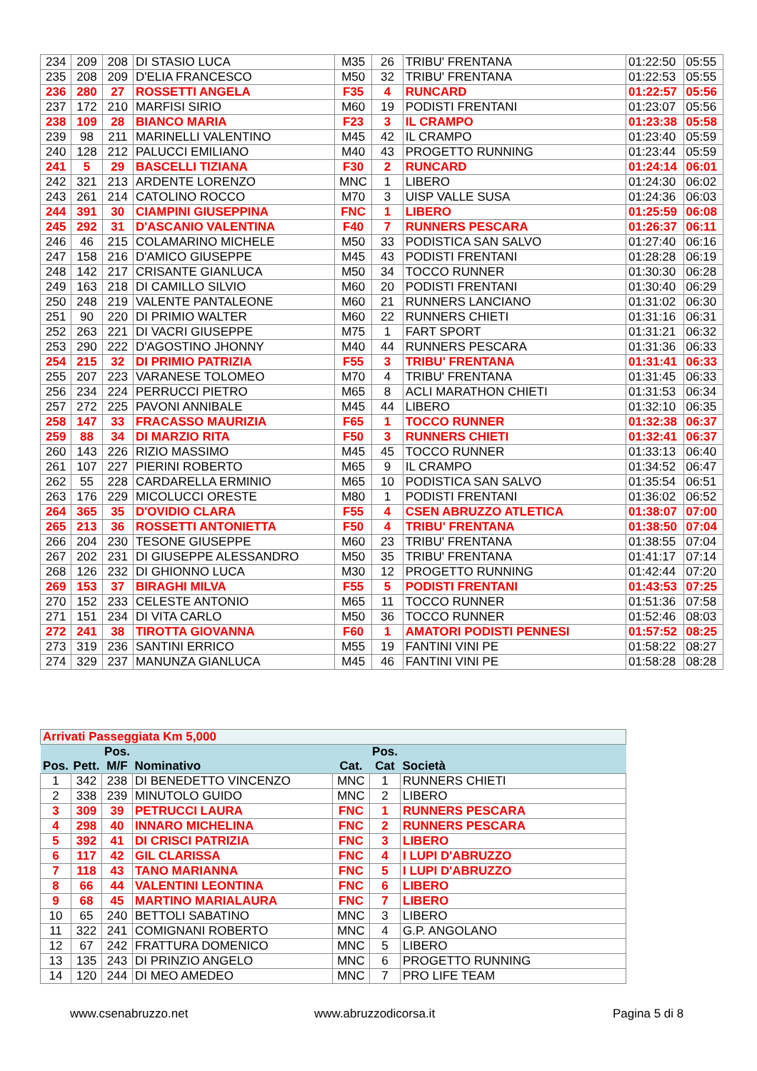| 234 | 209 | 208 | DI STASIO LUCA | M35 | 26 | TRIBU' FRENTANA | 01:22:50 | 05:55 |
| 235 | 208 | 209 | D'ELIA FRANCESCO | M50 | 32 | TRIBU' FRENTANA | 01:22:53 | 05:55 |
| 236 | 280 | 27 | ROSSETTI ANGELA | F35 | 4 | RUNCARD | 01:22:57 | 05:56 |
| 237 | 172 | 210 | MARFISI SIRIO | M60 | 19 | PODISTI FRENTANI | 01:23:07 | 05:56 |
| 238 | 109 | 28 | BIANCO MARIA | F23 | 3 | IL CRAMPO | 01:23:38 | 05:58 |
| 239 | 98 | 211 | MARINELLI VALENTINO | M45 | 42 | IL CRAMPO | 01:23:40 | 05:59 |
| 240 | 128 | 212 | PALUCCI EMILIANO | M40 | 43 | PROGETTO RUNNING | 01:23:44 | 05:59 |
| 241 | 5 | 29 | BASCELLI TIZIANA | F30 | 2 | RUNCARD | 01:24:14 | 06:01 |
| 242 | 321 | 213 | ARDENTE LORENZO | MNC | 1 | LIBERO | 01:24:30 | 06:02 |
| 243 | 261 | 214 | CATOLINO ROCCO | M70 | 3 | UISP VALLE SUSA | 01:24:36 | 06:03 |
| 244 | 391 | 30 | CIAMPINI GIUSEPPINA | FNC | 1 | LIBERO | 01:25:59 | 06:08 |
| 245 | 292 | 31 | D'ASCANIO VALENTINA | F40 | 7 | RUNNERS PESCARA | 01:26:37 | 06:11 |
| 246 | 46 | 215 | COLAMARINO MICHELE | M50 | 33 | PODISTICA SAN SALVO | 01:27:40 | 06:16 |
| 247 | 158 | 216 | D'AMICO GIUSEPPE | M45 | 43 | PODISTI FRENTANI | 01:28:28 | 06:19 |
| 248 | 142 | 217 | CRISANTE GIANLUCA | M50 | 34 | TOCCO RUNNER | 01:30:30 | 06:28 |
| 249 | 163 | 218 | DI CAMILLO SILVIO | M60 | 20 | PODISTI FRENTANI | 01:30:40 | 06:29 |
| 250 | 248 | 219 | VALENTE PANTALEONE | M60 | 21 | RUNNERS LANCIANO | 01:31:02 | 06:30 |
| 251 | 90 | 220 | DI PRIMIO WALTER | M60 | 22 | RUNNERS CHIETI | 01:31:16 | 06:31 |
| 252 | 263 | 221 | DI VACRI GIUSEPPE | M75 | 1 | FART SPORT | 01:31:21 | 06:32 |
| 253 | 290 | 222 | D'AGOSTINO JHONNY | M40 | 44 | RUNNERS PESCARA | 01:31:36 | 06:33 |
| 254 | 215 | 32 | DI PRIMIO PATRIZIA | F55 | 3 | TRIBU' FRENTANA | 01:31:41 | 06:33 |
| 255 | 207 | 223 | VARANESE TOLOMEO | M70 | 4 | TRIBU' FRENTANA | 01:31:45 | 06:33 |
| 256 | 234 | 224 | PERRUCCI PIETRO | M65 | 8 | ACLI MARATHON CHIETI | 01:31:53 | 06:34 |
| 257 | 272 | 225 | PAVONI ANNIBALE | M45 | 44 | LIBERO | 01:32:10 | 06:35 |
| 258 | 147 | 33 | FRACASSO MAURIZIA | F65 | 1 | TOCCO RUNNER | 01:32:38 | 06:37 |
| 259 | 88 | 34 | DI MARZIO RITA | F50 | 3 | RUNNERS CHIETI | 01:32:41 | 06:37 |
| 260 | 143 | 226 | RIZIO MASSIMO | M45 | 45 | TOCCO RUNNER | 01:33:13 | 06:40 |
| 261 | 107 | 227 | PIERINI ROBERTO | M65 | 9 | IL CRAMPO | 01:34:52 | 06:47 |
| 262 | 55 | 228 | CARDARELLA ERMINIO | M65 | 10 | PODISTICA SAN SALVO | 01:35:54 | 06:51 |
| 263 | 176 | 229 | MICOLUCCI ORESTE | M80 | 1 | PODISTI FRENTANI | 01:36:02 | 06:52 |
| 264 | 365 | 35 | D'OVIDIO CLARA | F55 | 4 | CSEN ABRUZZO ATLETICA | 01:38:07 | 07:00 |
| 265 | 213 | 36 | ROSSETTI ANTONIETTA | F50 | 4 | TRIBU' FRENTANA | 01:38:50 | 07:04 |
| 266 | 204 | 230 | TESONE GIUSEPPE | M60 | 23 | TRIBU' FRENTANA | 01:38:55 | 07:04 |
| 267 | 202 | 231 | DI GIUSEPPE ALESSANDRO | M50 | 35 | TRIBU' FRENTANA | 01:41:17 | 07:14 |
| 268 | 126 | 232 | DI GHIONNO LUCA | M30 | 12 | PROGETTO RUNNING | 01:42:44 | 07:20 |
| 269 | 153 | 37 | BIRAGHI MILVA | F55 | 5 | PODISTI FRENTANI | 01:43:53 | 07:25 |
| 270 | 152 | 233 | CELESTE ANTONIO | M65 | 11 | TOCCO RUNNER | 01:51:36 | 07:58 |
| 271 | 151 | 234 | DI VITA CARLO | M50 | 36 | TOCCO RUNNER | 01:52:46 | 08:03 |
| 272 | 241 | 38 | TIROTTA GIOVANNA | F60 | 1 | AMATORI PODISTI PENNESI | 01:57:52 | 08:25 |
| 273 | 319 | 236 | SANTINI ERRICO | M55 | 19 | FANTINI VINI PE | 01:58:22 | 08:27 |
| 274 | 329 | 237 | MANUNZA GIANLUCA | M45 | 46 | FANTINI VINI PE | 01:58:28 | 08:28 |
| Arrivati Passeggiata Km 5,000 | | | | | | |
| Pos. | Pett. | Pos. M/F | Nominativo | Cat. | Pos. Cat | Società |
| 1 | 342 | 238 | DI BENEDETTO VINCENZO | MNC | 1 | RUNNERS CHIETI |
| 2 | 338 | 239 | MINUTOLO GUIDO | MNC | 2 | LIBERO |
| 3 | 309 | 39 | PETRUCCI LAURA | FNC | 1 | RUNNERS PESCARA |
| 4 | 298 | 40 | INNARO MICHELINA | FNC | 2 | RUNNERS PESCARA |
| 5 | 392 | 41 | DI CRISCI PATRIZIA | FNC | 3 | LIBERO |
| 6 | 117 | 42 | GIL CLARISSA | FNC | 4 | I LUPI D'ABRUZZO |
| 7 | 118 | 43 | TANO MARIANNA | FNC | 5 | I LUPI D'ABRUZZO |
| 8 | 66 | 44 | VALENTINI LEONTINA | FNC | 6 | LIBERO |
| 9 | 68 | 45 | MARTINO MARIALAURA | FNC | 7 | LIBERO |
| 10 | 65 | 240 | BETTOLI SABATINO | MNC | 3 | LIBERO |
| 11 | 322 | 241 | COMIGNANI ROBERTO | MNC | 4 | G.P. ANGOLANO |
| 12 | 67 | 242 | FRATTURA DOMENICO | MNC | 5 | LIBERO |
| 13 | 135 | 243 | DI PRINZIO ANGELO | MNC | 6 | PROGETTO RUNNING |
| 14 | 120 | 244 | DI MEO AMEDEO | MNC | 7 | PRO LIFE TEAM |
www.csenabruzzo.net www.abruzzodicorsa.it Pagina 5 di 8